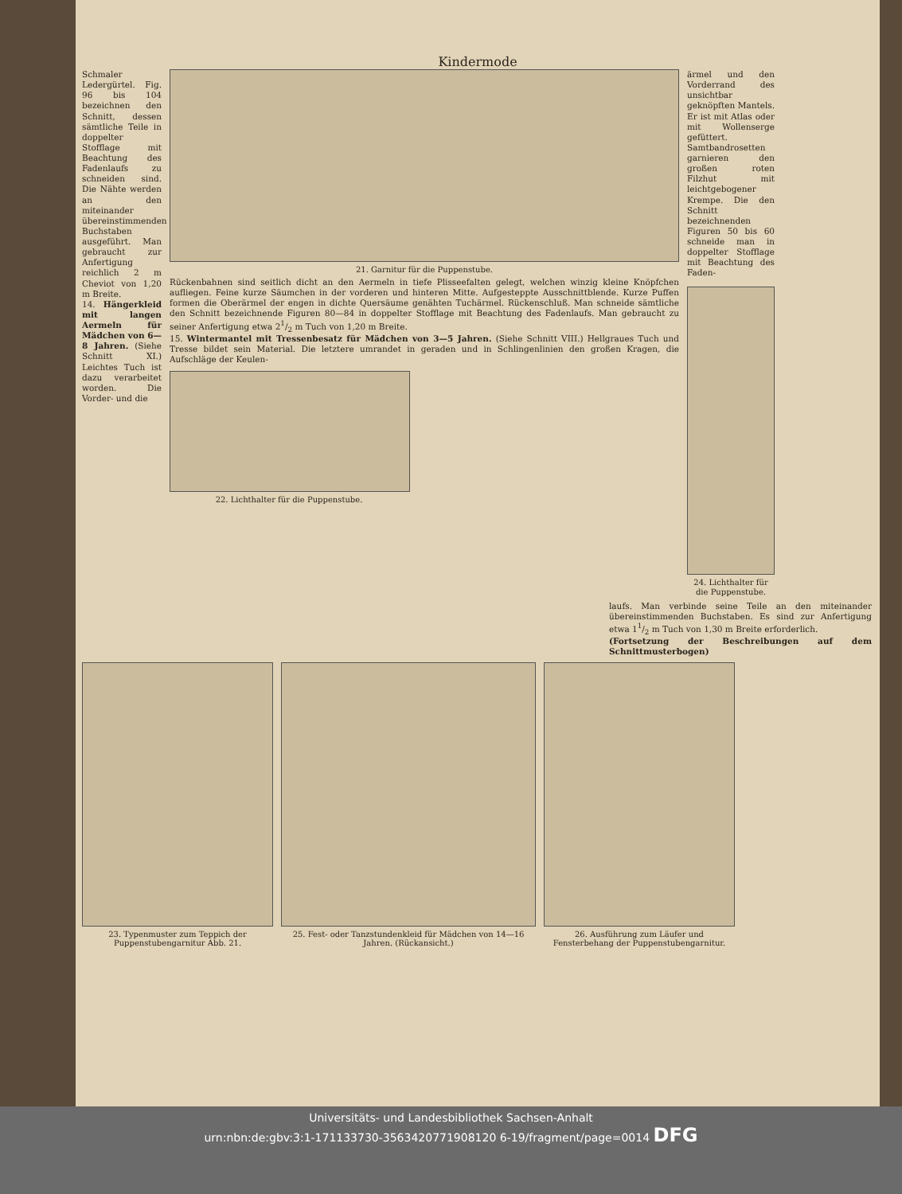Kindermode
Schmaler Ledergürtel. Fig. 96 bis 104 bezeichnen den Schnitt, dessen sämtliche Teile in doppelter Stofflage mit Beachtung des Fadenlaufs zu schneiden sind. Die Nähte werden an den miteinander übereinstimmenden Buchstaben ausgeführt. Man gebraucht zur Anfertigung reichlich 2 m Cheviot von 1,20 m Breite.
14. Hängerkleid mit langen Aermeln für Mädchen von 6—8 Jahren. (Siehe Schnitt XI.) Leichtes Tuch ist dazu verarbeitet worden. Die Vorder- und die
21. Garnitur für die Puppenstube.
Rückenbahnen sind seitlich dicht an den Aermeln in tiefe Plisseefalten gelegt, welchen winzig kleine Knöpfchen aufliegen. Feine kurze Säumchen in der vorderen und hinteren Mitte. Aufgesteppte Ausschnittblende. Kurze Puffen formen die Oberärmel der engen in dichte Quersäume genähten Tuchärmel. Rückenschluß. Man schneide sämtliche den Schnitt bezeichnende Figuren 80—84 in doppelter Stofflage mit Beachtung des Fadenlaufs. Man gebraucht zu seiner Anfertigung etwa 21/2 m Tuch von 1,20 m Breite.
15. Wintermantel mit Tressenbesatz für Mädchen von 3—5 Jahren. (Siehe Schnitt VIII.) Hellgraues Tuch und Tresse bildet sein Material. Die letztere umrandet in geraden und in Schlingenlinien den großen Kragen, die Aufschläge der Keulen-
22. Lichthalter für die Puppenstube.
ärmel und den Vorderrand des unsichtbar geknöpften Mantels. Er ist mit Atlas oder mit Wollenserge gefüttert. Samtbandrosetten garnieren den großen roten Filzhut mit leichtgebogener Krempe. Die den Schnitt bezeichnenden Figuren 50 bis 60 schneide man in doppelter Stofflage mit Beachtung des Faden-
24. Lichthalter für die Puppenstube.
laufs. Man verbinde seine Teile an den miteinander übereinstimmenden Buchstaben. Es sind zur Anfertigung etwa 11/2 m Tuch von 1,30 m Breite erforderlich.
(Fortsetzung der Beschreibungen auf dem Schnittmusterbogen)
23. Typenmuster zum Teppich der Puppenstubengarnitur Abb. 21.
25. Fest- oder Tanzstundenkleid für Mädchen von 14—16 Jahren. (Rückansicht.)
26. Ausführung zum Läufer und Fensterbehang der Puppenstubengarnitur.
Universitäts- und Landesbibliothek Sachsen-Anhalt
urn:nbn:de:gbv:3:1-171133730-3563420771908120 6-19/fragment/page=0014 DFG